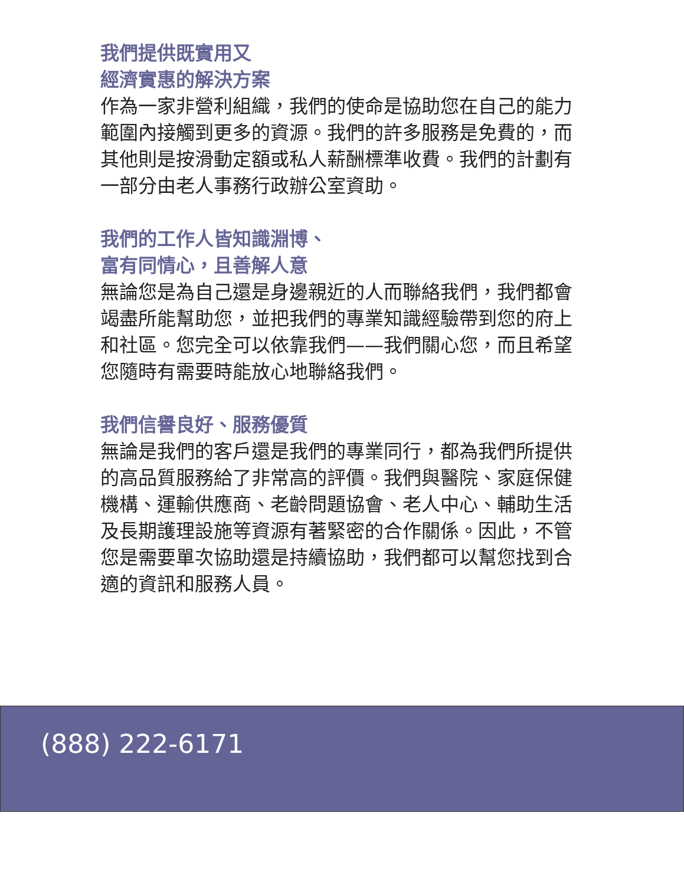我們提供既實用又
經濟實惠的解決方案
作為一家非營利組織，我們的使命是協助您在自己的能力範圍內接觸到更多的資源。我們的許多服務是免費的，而其他則是按滑動定額或私人薪酬標準收費。我們的計劃有一部分由老人事務行政辦公室資助。
我們的工作人皆知識淵博、
富有同情心，且善解人意
無論您是為自己還是身邊親近的人而聯絡我們，我們都會竭盡所能幫助您，並把我們的專業知識經驗帶到您的府上和社區。您完全可以依靠我們——我們關心您，而且希望您隨時有需要時能放心地聯絡我們。
我們信譽良好、服務優質
無論是我們的客戶還是我們的專業同行，都為我們所提供的高品質服務給了非常高的評價。我們與醫院、家庭保健機構、運輸供應商、老齡問題協會、老人中心、輔助生活及長期護理設施等資源有著緊密的合作關係。因此，不管您是需要單次協助還是持續協助，我們都可以幫您找到合適的資訊和服務人員。
(888) 222-6171